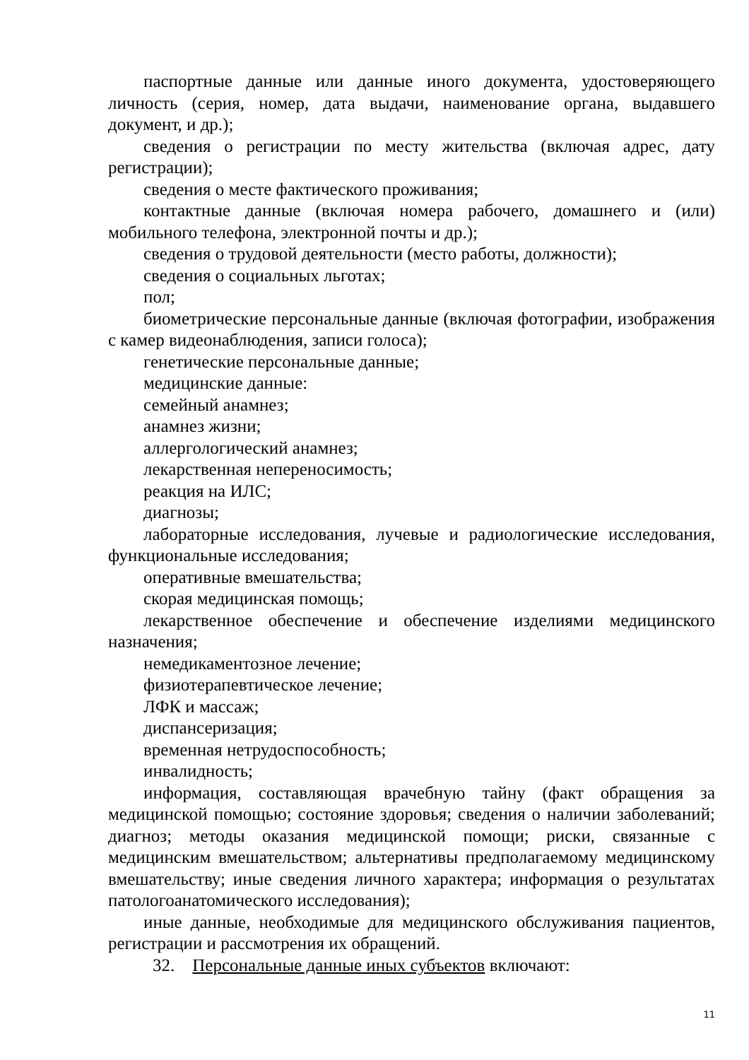паспортные данные или данные иного документа, удостоверяющего личность (серия, номер, дата выдачи, наименование органа, выдавшего документ, и др.);
сведения о регистрации по месту жительства (включая адрес, дату регистрации);
сведения о месте фактического проживания;
контактные данные (включая номера рабочего, домашнего и (или) мобильного телефона, электронной почты и др.);
сведения о трудовой деятельности (место работы, должности);
сведения о социальных льготах;
пол;
биометрические персональные данные (включая фотографии, изображения с камер видеонаблюдения, записи голоса);
генетические персональные данные;
медицинские данные:
семейный анамнез;
анамнез жизни;
аллергологический анамнез;
лекарственная непереносимость;
реакция на ИЛС;
диагнозы;
лабораторные исследования, лучевые и радиологические исследования, функциональные исследования;
оперативные вмешательства;
скорая медицинская помощь;
лекарственное обеспечение и обеспечение изделиями медицинского назначения;
немедикаментозное лечение;
физиотерапевтическое лечение;
ЛФК и массаж;
диспансеризация;
временная нетрудоспособность;
инвалидность;
информация, составляющая врачебную тайну (факт обращения за медицинской помощью; состояние здоровья; сведения о наличии заболеваний; диагноз; методы оказания медицинской помощи; риски, связанные с медицинским вмешательством; альтернативы предполагаемому медицинскому вмешательству; иные сведения личного характера; информация о результатах патологоанатомического исследования);
иные данные, необходимые для медицинского обслуживания пациентов, регистрации и рассмотрения их обращений.
32. Персональные данные иных субъектов включают:
11